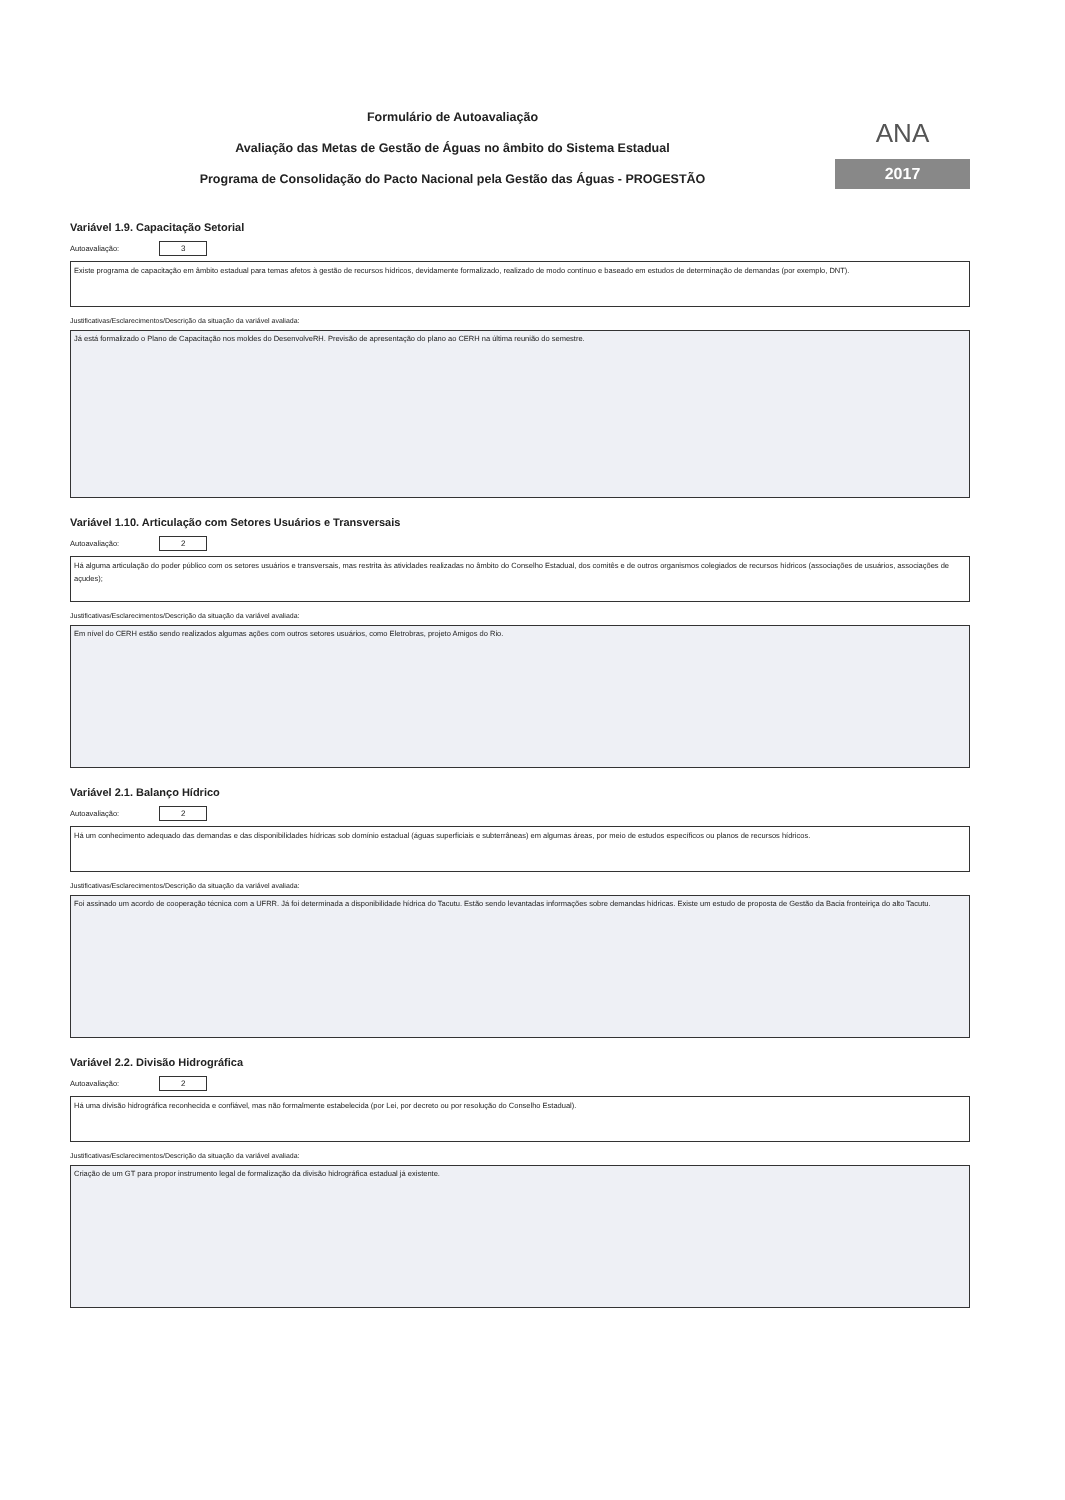Formulário de Autoavaliação
Avaliação das Metas de Gestão de Águas no âmbito do Sistema Estadual
Programa de Consolidação do Pacto Nacional pela Gestão das Águas - PROGESTÃO
ANA
2017
Variável 1.9. Capacitação Setorial
Autoavaliação: 3
Existe programa de capacitação em âmbito estadual para temas afetos à gestão de recursos hídricos, devidamente formalizado, realizado de modo contínuo e baseado em estudos de determinação de demandas (por exemplo, DNT).
Justificativas/Esclarecimentos/Descrição da situação da variável avaliada:
Já está formalizado o Plano de Capacitação nos moldes do DesenvolveRH. Previsão de apresentação do plano ao CERH na última reunião do semestre.
Variável 1.10. Articulação com Setores Usuários e Transversais
Autoavaliação: 2
Há alguma articulação do poder público com os setores usuários e transversais, mas restrita às atividades realizadas no âmbito do Conselho Estadual, dos comitês e de outros organismos colegiados de recursos hídricos (associações de usuários, associações de açudes);
Justificativas/Esclarecimentos/Descrição da situação da variável avaliada:
Em nível do CERH estão sendo realizados algumas ações com outros setores usuários, como Eletrobras, projeto Amigos do Rio.
Variável 2.1. Balanço Hídrico
Autoavaliação: 2
Há um conhecimento adequado das demandas e das disponibilidades hídricas sob domínio estadual (águas superficiais e subterrâneas) em algumas áreas, por meio de estudos específicos ou planos de recursos hídricos.
Justificativas/Esclarecimentos/Descrição da situação da variável avaliada:
Foi assinado um acordo de cooperação técnica com a UFRR. Já foi determinada a disponibilidade hídrica do Tacutu. Estão sendo levantadas informações sobre demandas hídricas. Existe um estudo de proposta de Gestão da Bacia fronteiriça do alto Tacutu.
Variável 2.2. Divisão Hidrográfica
Autoavaliação: 2
Há uma divisão hidrográfica reconhecida e confiável, mas não formalmente estabelecida (por Lei, por decreto ou por resolução do Conselho Estadual).
Justificativas/Esclarecimentos/Descrição da situação da variável avaliada:
Criação de um GT para propor instrumento legal de formalização da divisão hidrográfica estadual já existente.